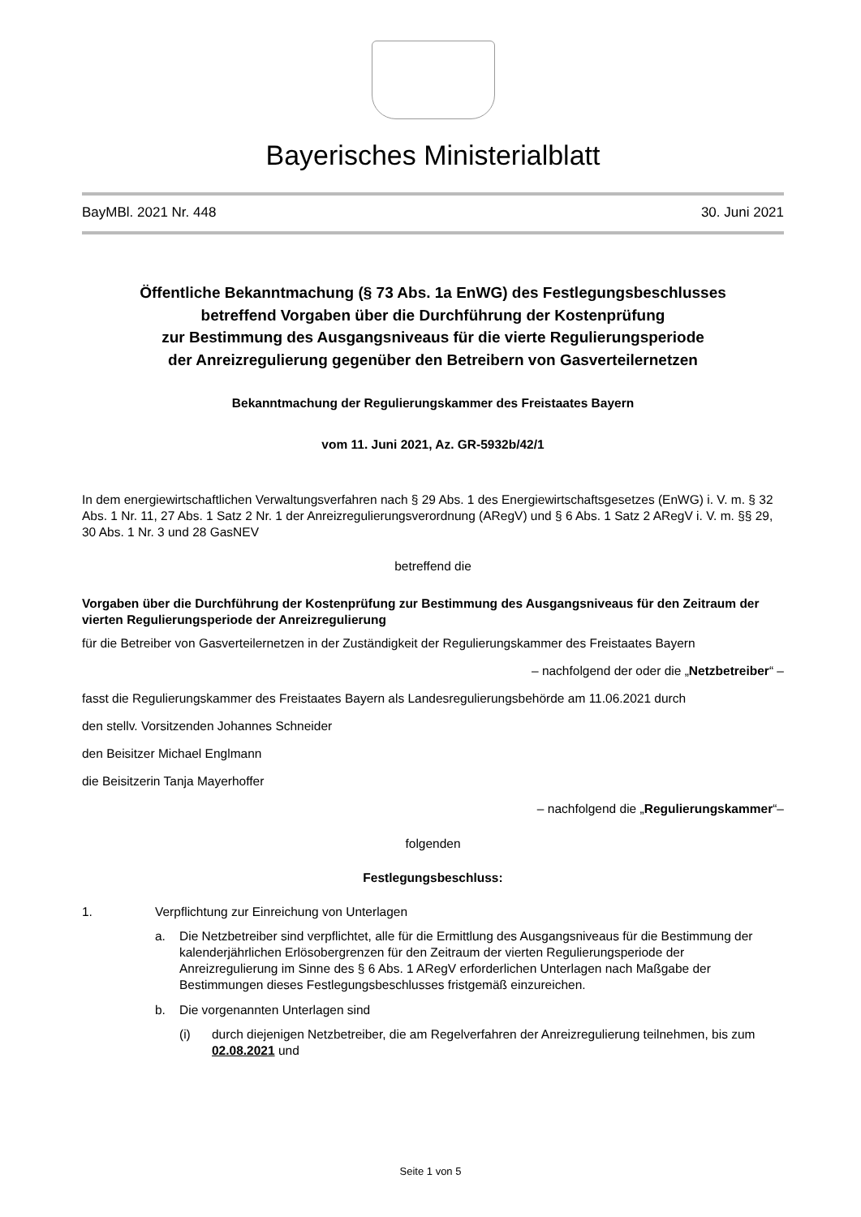Bayerisches Ministerialblatt
BayMBl. 2021 Nr. 448 30. Juni 2021
Öffentliche Bekanntmachung (§ 73 Abs. 1a EnWG) des Festlegungsbeschlusses
betreffend Vorgaben über die Durchführung der Kostenprüfung
zur Bestimmung des Ausgangsniveaus für die vierte Regulierungsperiode
der Anreizregulierung gegenüber den Betreibern von Gasverteilernetzen
Bekanntmachung der Regulierungskammer des Freistaates Bayern
vom 11. Juni 2021, Az. GR-5932b/42/1
In dem energiewirtschaftlichen Verwaltungsverfahren nach § 29 Abs. 1 des Energiewirtschaftsgesetzes (EnWG) i. V. m. § 32 Abs. 1 Nr. 11, 27 Abs. 1 Satz 2 Nr. 1 der Anreizregulierungsverordnung (ARegV) und § 6 Abs. 1 Satz 2 ARegV i. V. m. §§ 29, 30 Abs. 1 Nr. 3 und 28 GasNEV
betreffend die
Vorgaben über die Durchführung der Kostenprüfung zur Bestimmung des Ausgangsniveaus für den Zeitraum der vierten Regulierungsperiode der Anreizregulierung
für die Betreiber von Gasverteilernetzen in der Zuständigkeit der Regulierungskammer des Freistaates Bayern
– nachfolgend der oder die „Netzbetreiber“ –
fasst die Regulierungskammer des Freistaates Bayern als Landesregulierungsbehörde am 11.06.2021 durch
den stellv. Vorsitzenden Johannes Schneider
den Beisitzer Michael Englmann
die Beisitzerin Tanja Mayerhoffer
– nachfolgend die „Regulierungskammer“–
folgenden
Festlegungsbeschluss:
1. Verpflichtung zur Einreichung von Unterlagen
a. Die Netzbetreiber sind verpflichtet, alle für die Ermittlung des Ausgangsniveaus für die Bestimmung der kalenderjährlichen Erlösobergrenzen für den Zeitraum der vierten Regulierungsperiode der Anreizregulierung im Sinne des § 6 Abs. 1 ARegV erforderlichen Unterlagen nach Maßgabe der Bestimmungen dieses Festlegungsbeschlusses fristgemäß einzureichen.
b. Die vorgenannten Unterlagen sind
(i) durch diejenigen Netzbetreiber, die am Regelverfahren der Anreizregulierung teilnehmen, bis zum 02.08.2021 und
Seite 1 von 5